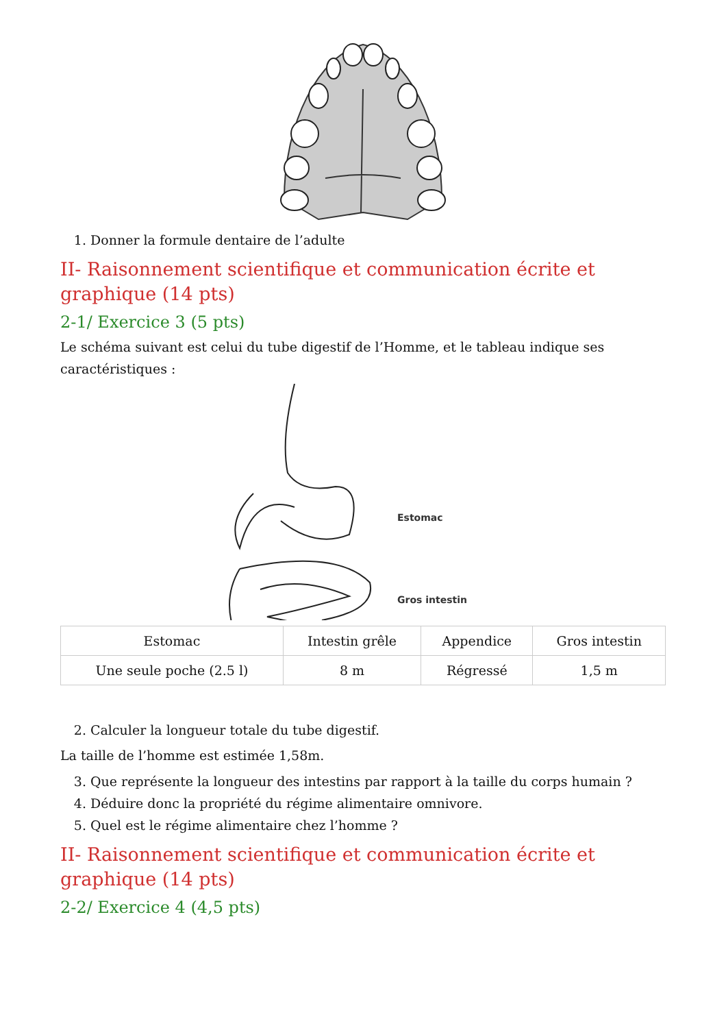1. Donner la formule dentaire de l’adulte
II- Raisonnement scientifique et communication écrite et graphique (14 pts)
2-1/ Exercice 3 (5 pts)
Le schéma suivant est celui du tube digestif de l’Homme, et le tableau indique ses caractéristiques :
Estomac
Gros intestin
| Estomac | Intestin grêle | Appendice | Gros intestin |
| Une seule poche (2.5 l) | 8 m | Régressé | 1,5 m |
2. Calculer la longueur totale du tube digestif.
La taille de l’homme est estimée 1,58m.
3. Que représente la longueur des intestins par rapport à la taille du corps humain ?
4. Déduire donc la propriété du régime alimentaire omnivore.
5. Quel est le régime alimentaire chez l’homme ?
II- Raisonnement scientifique et communication écrite et graphique (14 pts)
2-2/ Exercice 4 (4,5 pts)